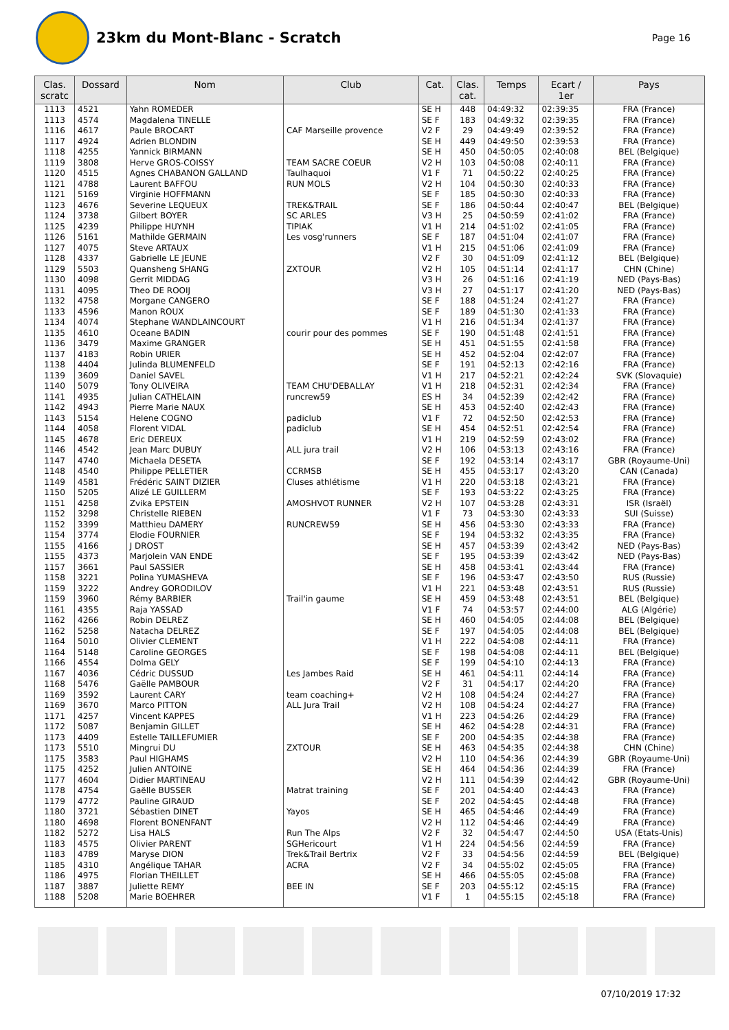23km du Mont-Blanc - Scratch
Page 16
| Clas. scratc | Dossard | Nom | Club | Cat. | Clas. cat. | Temps | Ecart / 1er | Pays |
| --- | --- | --- | --- | --- | --- | --- | --- | --- |
| 1113 | 4521 | Yahn ROMEDER | | SE H | 448 | 04:49:32 | 02:39:35 | FRA (France) |
| 1113 | 4574 | Magdalena TINELLE | | SE F | 183 | 04:49:32 | 02:39:35 | FRA (France) |
| 1116 | 4617 | Paule BROCART | CAF Marseille provence | V2 F | 29 | 04:49:49 | 02:39:52 | FRA (France) |
| 1117 | 4924 | Adrien BLONDIN | | SE H | 449 | 04:49:50 | 02:39:53 | FRA (France) |
| 1118 | 4255 | Yannick BIRMANN | | SE H | 450 | 04:50:05 | 02:40:08 | BEL (Belgique) |
| 1119 | 3808 | Herve GROS-COISSY | TEAM SACRE COEUR | V2 H | 103 | 04:50:08 | 02:40:11 | FRA (France) |
| 1120 | 4515 | Agnes CHABANON GALLAND | Taulhaquoi | V1 F | 71 | 04:50:22 | 02:40:25 | FRA (France) |
| 1121 | 4788 | Laurent BAFFOU | RUN MOLS | V2 H | 104 | 04:50:30 | 02:40:33 | FRA (France) |
| 1121 | 5169 | Virginie HOFFMANN | | SE F | 185 | 04:50:30 | 02:40:33 | FRA (France) |
| 1123 | 4676 | Severine LEQUEUX | TREK&TRAIL | SE F | 186 | 04:50:44 | 02:40:47 | BEL (Belgique) |
| 1124 | 3738 | Gilbert BOYER | SC ARLES | V3 H | 25 | 04:50:59 | 02:41:02 | FRA (France) |
| 1125 | 4239 | Philippe HUYNH | TIPIAK | V1 H | 214 | 04:51:02 | 02:41:05 | FRA (France) |
| 1126 | 5161 | Mathilde GERMAIN | Les vosg'runners | SE F | 187 | 04:51:04 | 02:41:07 | FRA (France) |
| 1127 | 4075 | Steve ARTAUX | | V1 H | 215 | 04:51:06 | 02:41:09 | FRA (France) |
| 1128 | 4337 | Gabrielle LE JEUNE | | V2 F | 30 | 04:51:09 | 02:41:12 | BEL (Belgique) |
| 1129 | 5503 | Quansheng SHANG | ZXTOUR | V2 H | 105 | 04:51:14 | 02:41:17 | CHN (Chine) |
| 1130 | 4098 | Gerrit MIDDAG | | V3 H | 26 | 04:51:16 | 02:41:19 | NED (Pays-Bas) |
| 1131 | 4095 | Theo DE ROOIJ | | V3 H | 27 | 04:51:17 | 02:41:20 | NED (Pays-Bas) |
| 1132 | 4758 | Morgane CANGERO | | SE F | 188 | 04:51:24 | 02:41:27 | FRA (France) |
| 1133 | 4596 | Manon ROUX | | SE F | 189 | 04:51:30 | 02:41:33 | FRA (France) |
| 1134 | 4074 | Stephane WANDLAINCOURT | | V1 H | 216 | 04:51:34 | 02:41:37 | FRA (France) |
| 1135 | 4610 | Oceane BADIN | courir pour des pommes | SE F | 190 | 04:51:48 | 02:41:51 | FRA (France) |
| 1136 | 3479 | Maxime GRANGER | | SE H | 451 | 04:51:55 | 02:41:58 | FRA (France) |
| 1137 | 4183 | Robin URIER | | SE H | 452 | 04:52:04 | 02:42:07 | FRA (France) |
| 1138 | 4404 | Julinda BLUMENFELD | | SE F | 191 | 04:52:13 | 02:42:16 | FRA (France) |
| 1139 | 3609 | Daniel SAVEL | | V1 H | 217 | 04:52:21 | 02:42:24 | SVK (Slovaquie) |
| 1140 | 5079 | Tony OLIVEIRA | TEAM CHU'DEBALLAY | V1 H | 218 | 04:52:31 | 02:42:34 | FRA (France) |
| 1141 | 4935 | Julian CATHELAIN | runcrew59 | ES H | 34 | 04:52:39 | 02:42:42 | FRA (France) |
| 1142 | 4943 | Pierre Marie NAUX | | SE H | 453 | 04:52:40 | 02:42:43 | FRA (France) |
| 1143 | 5154 | Helene COGNO | padiclub | V1 F | 72 | 04:52:50 | 02:42:53 | FRA (France) |
| 1144 | 4058 | Florent VIDAL | padiclub | SE H | 454 | 04:52:51 | 02:42:54 | FRA (France) |
| 1145 | 4678 | Eric DEREUX | | V1 H | 219 | 04:52:59 | 02:43:02 | FRA (France) |
| 1146 | 4542 | Jean Marc DUBUY | ALL jura trail | V2 H | 106 | 04:53:13 | 02:43:16 | FRA (France) |
| 1147 | 4740 | Michaela DESETA | | SE F | 192 | 04:53:14 | 02:43:17 | GBR (Royaume-Uni) |
| 1148 | 4540 | Philippe PELLETIER | CCRMSB | SE H | 455 | 04:53:17 | 02:43:20 | CAN (Canada) |
| 1149 | 4581 | Frédéric SAINT DIZIER | Cluses athlétisme | V1 H | 220 | 04:53:18 | 02:43:21 | FRA (France) |
| 1150 | 5205 | Alizé LE GUILLERM | | SE F | 193 | 04:53:22 | 02:43:25 | FRA (France) |
| 1151 | 4258 | Zvika EPSTEIN | AMOSHVOT RUNNER | V2 H | 107 | 04:53:28 | 02:43:31 | ISR (Israël) |
| 1152 | 3298 | Christelle RIEBEN | | V1 F | 73 | 04:53:30 | 02:43:33 | SUI (Suisse) |
| 1152 | 3399 | Matthieu DAMERY | RUNCREW59 | SE H | 456 | 04:53:30 | 02:43:33 | FRA (France) |
| 1154 | 3774 | Elodie FOURNIER | | SE F | 194 | 04:53:32 | 02:43:35 | FRA (France) |
| 1155 | 4166 | J DROST | | SE H | 457 | 04:53:39 | 02:43:42 | NED (Pays-Bas) |
| 1155 | 4373 | Marjolein VAN ENDE | | SE F | 195 | 04:53:39 | 02:43:42 | NED (Pays-Bas) |
| 1157 | 3661 | Paul SASSIER | | SE H | 458 | 04:53:41 | 02:43:44 | FRA (France) |
| 1158 | 3221 | Polina YUMASHEVA | | SE F | 196 | 04:53:47 | 02:43:50 | RUS (Russie) |
| 1159 | 3222 | Andrey GORODILOV | | V1 H | 221 | 04:53:48 | 02:43:51 | RUS (Russie) |
| 1159 | 3960 | Rémy BARBIER | Trail'in gaume | SE H | 459 | 04:53:48 | 02:43:51 | BEL (Belgique) |
| 1161 | 4355 | Raja YASSAD | | V1 F | 74 | 04:53:57 | 02:44:00 | ALG (Algérie) |
| 1162 | 4266 | Robin DELREZ | | SE H | 460 | 04:54:05 | 02:44:08 | BEL (Belgique) |
| 1162 | 5258 | Natacha DELREZ | | SE F | 197 | 04:54:05 | 02:44:08 | BEL (Belgique) |
| 1164 | 5010 | Olivier CLEMENT | | V1 H | 222 | 04:54:08 | 02:44:11 | FRA (France) |
| 1164 | 5148 | Caroline GEORGES | | SE F | 198 | 04:54:08 | 02:44:11 | BEL (Belgique) |
| 1166 | 4554 | Dolma GELY | | SE F | 199 | 04:54:10 | 02:44:13 | FRA (France) |
| 1167 | 4036 | Cédric DUSSUD | Les Jambes Raid | SE H | 461 | 04:54:11 | 02:44:14 | FRA (France) |
| 1168 | 5476 | Gaëlle PAMBOUR | | V2 F | 31 | 04:54:17 | 02:44:20 | FRA (France) |
| 1169 | 3592 | Laurent CARY | team coaching+ | V2 H | 108 | 04:54:24 | 02:44:27 | FRA (France) |
| 1169 | 3670 | Marco PITTON | ALL Jura Trail | V2 H | 108 | 04:54:24 | 02:44:27 | FRA (France) |
| 1171 | 4257 | Vincent KAPPES | | V1 H | 223 | 04:54:26 | 02:44:29 | FRA (France) |
| 1172 | 5087 | Benjamin GILLET | | SE H | 462 | 04:54:28 | 02:44:31 | FRA (France) |
| 1173 | 4409 | Estelle TAILLEFUMIER | | SE F | 200 | 04:54:35 | 02:44:38 | FRA (France) |
| 1173 | 5510 | Mingrui DU | ZXTOUR | SE H | 463 | 04:54:35 | 02:44:38 | CHN (Chine) |
| 1175 | 3583 | Paul HIGHAMS | | V2 H | 110 | 04:54:36 | 02:44:39 | GBR (Royaume-Uni) |
| 1175 | 4252 | Julien ANTOINE | | SE H | 464 | 04:54:36 | 02:44:39 | FRA (France) |
| 1177 | 4604 | Didier MARTINEAU | | V2 H | 111 | 04:54:39 | 02:44:42 | GBR (Royaume-Uni) |
| 1178 | 4754 | Gaëlle BUSSER | Matrat training | SE F | 201 | 04:54:40 | 02:44:43 | FRA (France) |
| 1179 | 4772 | Pauline GIRAUD | | SE F | 202 | 04:54:45 | 02:44:48 | FRA (France) |
| 1180 | 3721 | Sébastien DINET | Yayos | SE H | 465 | 04:54:46 | 02:44:49 | FRA (France) |
| 1180 | 4698 | Florent BONENFANT | | V2 H | 112 | 04:54:46 | 02:44:49 | FRA (France) |
| 1182 | 5272 | Lisa HALS | Run The Alps | V2 F | 32 | 04:54:47 | 02:44:50 | USA (Etats-Unis) |
| 1183 | 4575 | Olivier PARENT | SGHericourt | V1 H | 224 | 04:54:56 | 02:44:59 | FRA (France) |
| 1183 | 4789 | Maryse DION | Trek&Trail Bertrix | V2 F | 33 | 04:54:56 | 02:44:59 | BEL (Belgique) |
| 1185 | 4310 | Angélique TAHAR | ACRA | V2 F | 34 | 04:55:02 | 02:45:05 | FRA (France) |
| 1186 | 4975 | Florian THEILLET | | SE H | 466 | 04:55:05 | 02:45:08 | FRA (France) |
| 1187 | 3887 | Juliette REMY | BEE IN | SE F | 203 | 04:55:12 | 02:45:15 | FRA (France) |
| 1188 | 5208 | Marie BOEHRER | | V1 F | 1 | 04:55:15 | 02:45:18 | FRA (France) |
07/10/2019 17:32